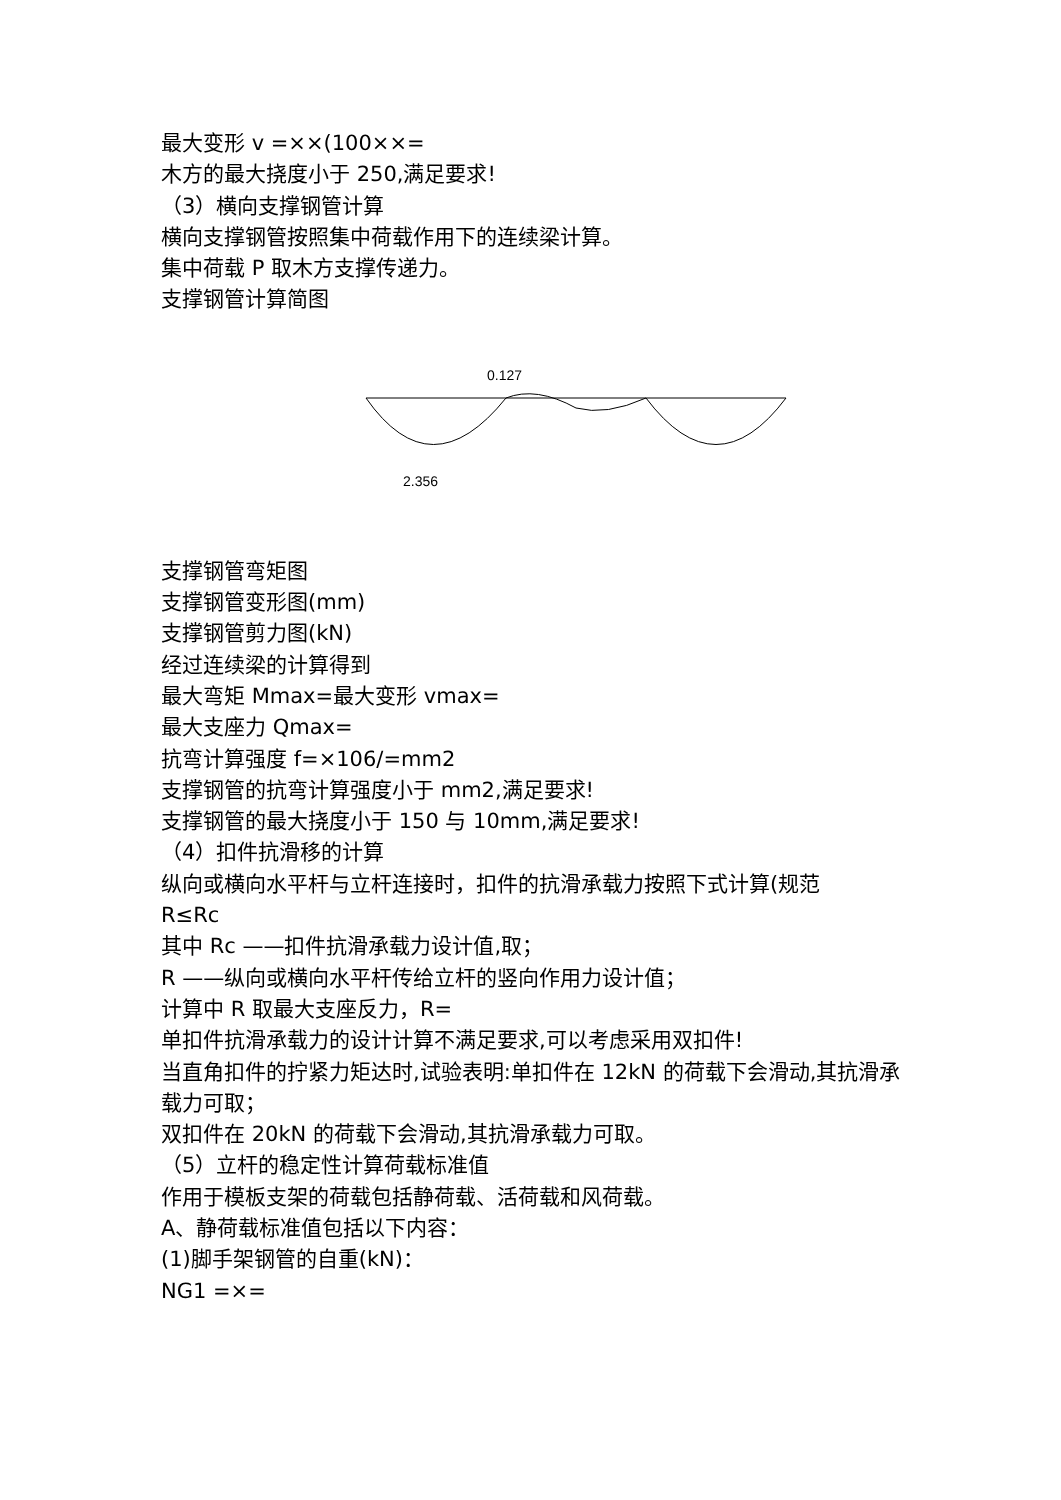最大变形 v =××(100××=
木方的最大挠度小于 250,满足要求!
（3）横向支撑钢管计算
横向支撑钢管按照集中荷载作用下的连续梁计算。
集中荷载 P 取木方支撑传递力。
支撑钢管计算简图
0.127
2.356
支撑钢管弯矩图
支撑钢管变形图(mm)
支撑钢管剪力图(kN)
经过连续梁的计算得到
最大弯矩 Mmax=最大变形 vmax=
最大支座力 Qmax=
抗弯计算强度 f=×106/=mm2
支撑钢管的抗弯计算强度小于 mm2,满足要求!
支撑钢管的最大挠度小于 150 与 10mm,满足要求!
（4）扣件抗滑移的计算
纵向或横向水平杆与立杆连接时，扣件的抗滑承载力按照下式计算(规范
R≤Rc
其中 Rc ——扣件抗滑承载力设计值,取；
R ——纵向或横向水平杆传给立杆的竖向作用力设计值；
计算中 R 取最大支座反力，R=
单扣件抗滑承载力的设计计算不满足要求,可以考虑采用双扣件!
当直角扣件的拧紧力矩达时,试验表明:单扣件在 12kN 的荷载下会滑动,其抗滑承载力可取；
双扣件在 20kN 的荷载下会滑动,其抗滑承载力可取。
（5）立杆的稳定性计算荷载标准值
作用于模板支架的荷载包括静荷载、活荷载和风荷载。
A、静荷载标准值包括以下内容：
(1)脚手架钢管的自重(kN)：
NG1 =×=